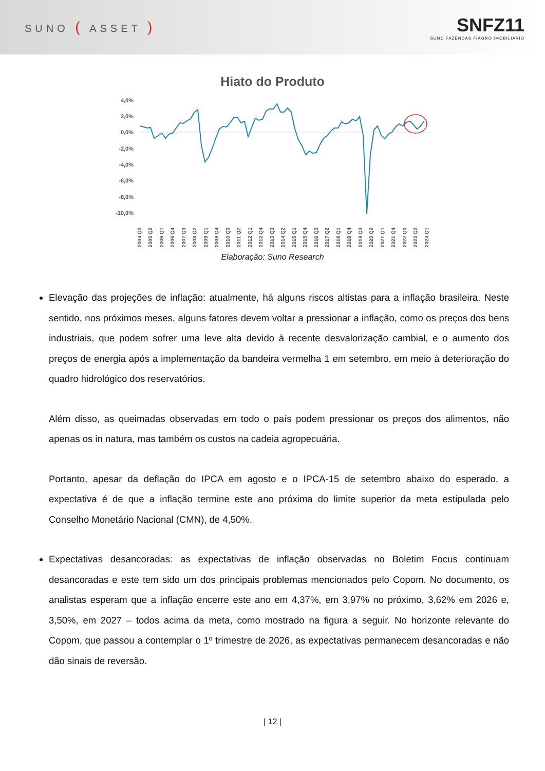SUNO ( ASSET )
SNFZ11
SUNO FAZENDAS FIAGRO IMOBILIÁRIO
Hiato do Produto
4,0%
2,0%
0,0%
-2,0%
-4,0%
-6,0%
-8,0%
-10,0%
2004 Q3
2005 Q2
2006 Q1
2006 Q4
2007 Q3
2008 Q2
2009 Q1
2009 Q4
2010 Q3
2011 Q2
2012 Q1
2012 Q4
2013 Q3
2014 Q2
2015 Q1
2015 Q4
2016 Q3
2017 Q2
2018 Q1
2018 Q4
2019 Q3
2020 Q2
2021 Q1
2021 Q4
2022 Q3
2023 Q2
2024 Q1
Elaboração: Suno Research
Elevação das projeções de inflação: atualmente, há alguns riscos altistas para a inflação brasileira. Neste sentido, nos próximos meses, alguns fatores devem voltar a pressionar a inflação, como os preços dos bens industriais, que podem sofrer uma leve alta devido à recente desvalorização cambial, e o aumento dos preços de energia após a implementação da bandeira vermelha 1 em setembro, em meio à deterioração do quadro hidrológico dos reservatórios.
Além disso, as queimadas observadas em todo o país podem pressionar os preços dos alimentos, não apenas os in natura, mas também os custos na cadeia agropecuária.
Portanto, apesar da deflação do IPCA em agosto e o IPCA-15 de setembro abaixo do esperado, a expectativa é de que a inflação termine este ano próxima do limite superior da meta estipulada pelo Conselho Monetário Nacional (CMN), de 4,50%.
Expectativas desancoradas: as expectativas de inflação observadas no Boletim Focus continuam desancoradas e este tem sido um dos principais problemas mencionados pelo Copom. No documento, os analistas esperam que a inflação encerre este ano em 4,37%, em 3,97% no próximo, 3,62% em 2026 e, 3,50%, em 2027 – todos acima da meta, como mostrado na figura a seguir. No horizonte relevante do Copom, que passou a contemplar o 1º trimestre de 2026, as expectativas permanecem desancoradas e não dão sinais de reversão.
| 12 |